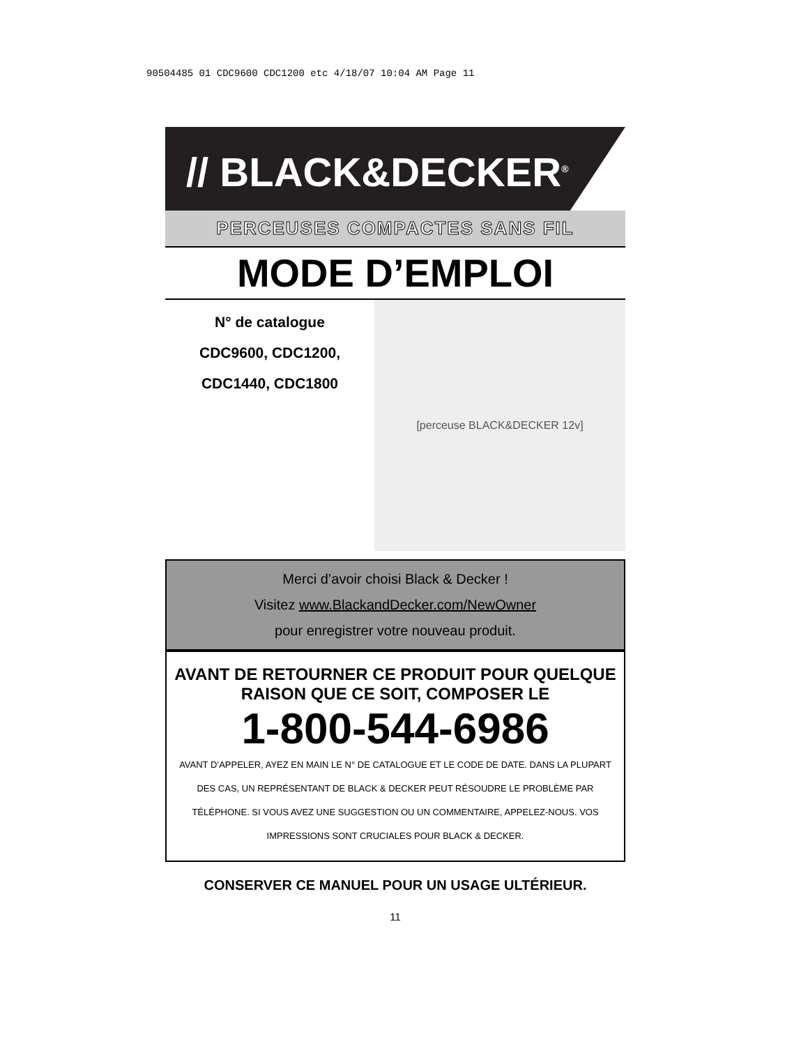90504485 01 CDC9600 CDC1200 etc 4/18/07 10:04 AM Page 11
// BLACK&DECKER<sup>®</sup>
PERCEUSES COMPACTES SANS FIL
MODE D’EMPLOI
N° de catalogue
CDC9600, CDC1200,
CDC1440, CDC1800
[perceuse BLACK&DECKER 12v]
Merci d’avoir choisi Black & Decker !
Visitez www.BlackandDecker.com/NewOwner
pour enregistrer votre nouveau produit.
AVANT DE RETOURNER CE PRODUIT POUR QUELQUE RAISON QUE CE SOIT, COMPOSER LE
1-800-544-6986
AVANT D’APPELER, AYEZ EN MAIN LE N° DE CATALOGUE ET LE CODE DE DATE. DANS LA PLUPART DES CAS, UN REPRÉSENTANT DE BLACK & DECKER PEUT RÉSOUDRE LE PROBLÈME PAR TÉLÉPHONE. SI VOUS AVEZ UNE SUGGESTION OU UN COMMENTAIRE, APPELEZ-NOUS. VOS IMPRESSIONS SONT CRUCIALES POUR BLACK & DECKER.
CONSERVER CE MANUEL POUR UN USAGE ULTÉRIEUR.
11